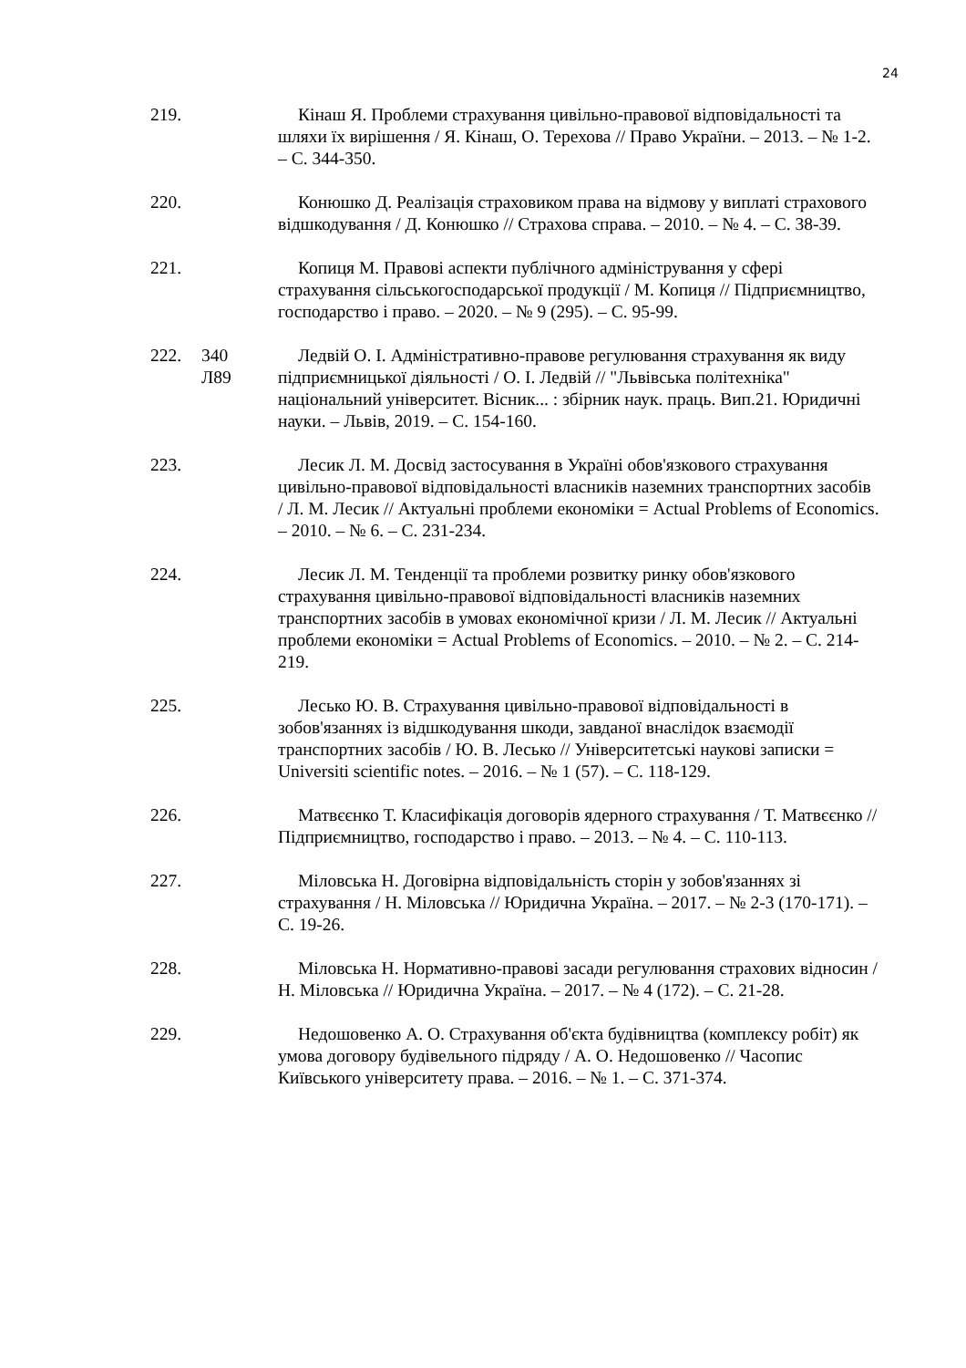24
219. Кінаш Я. Проблеми страхування цивільно-правової відповідальності та шляхи їх вирішення / Я. Кінаш, О. Терехова // Право України. – 2013. – № 1-2. – С. 344-350.
220. Конюшко Д. Реалізація страховиком права на відмову у виплаті страхового відшкодування / Д. Конюшко // Страхова справа. – 2010. – № 4. – С. 38-39.
221. Копиця М. Правові аспекти публічного адміністрування у сфері страхування сільськогосподарської продукції / М. Копиця // Підприємництво, господарство і право. – 2020. – № 9 (295). – С. 95-99.
222. 340
Л89
Ледвій О. І. Адміністративно-правове регулювання страхування як виду підприємницької діяльності / О. І. Ледвій // "Львівська політехніка" національний університет. Вісник... : збірник наук. праць. Вип.21. Юридичні науки. – Львів, 2019. – С. 154-160.
223. Лесик Л. М. Досвід застосування в Україні обов'язкового страхування цивільно-правової відповідальності власників наземних транспортних засобів / Л. М. Лесик // Актуальні проблеми економіки = Actual Problems of Economics. – 2010. – № 6. – С. 231-234.
224. Лесик Л. М. Тенденції та проблеми розвитку ринку обов'язкового страхування цивільно-правової відповідальності власників наземних транспортних засобів в умовах економічної кризи / Л. М. Лесик // Актуальні проблеми економіки = Actual Problems of Economics. – 2010. – № 2. – С. 214-219.
225. Лесько Ю. В. Страхування цивільно-правової відповідальності в зобов'язаннях із відшкодування шкоди, завданої внаслідок взаємодії транспортних засобів / Ю. В. Лесько // Університетські наукові записки = Universiti scientific notes. – 2016. – № 1 (57). – С. 118-129.
226. Матвєєнко Т. Класифікація договорів ядерного страхування / Т. Матвєєнко // Підприємництво, господарство і право. – 2013. – № 4. – С. 110-113.
227. Міловська Н. Договірна відповідальність сторін у зобов'язаннях зі страхування / Н. Міловська // Юридична Україна. – 2017. – № 2-3 (170-171). – С. 19-26.
228. Міловська Н. Нормативно-правові засади регулювання страхових відносин / Н. Міловська // Юридична Україна. – 2017. – № 4 (172). – С. 21-28.
229. Недошовенко А. О. Страхування об'єкта будівництва (комплексу робіт) як умова договору будівельного підряду / А. О. Недошовенко // Часопис Київського університету права. – 2016. – № 1. – С. 371-374.